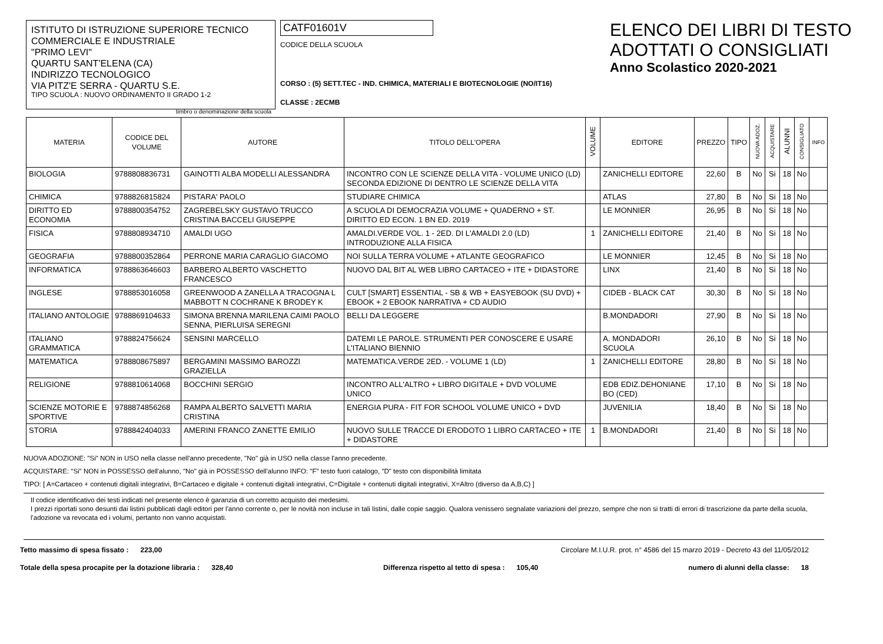ISTITUTO DI ISTRUZIONE SUPERIORE TECNICO
COMMERCIALE E INDUSTRIALE
"PRIMO LEVI"
QUARTU SANT'ELENA (CA)
INDIRIZZO TECNOLOGICO
VIA PITZ'E SERRA - QUARTU S.E.
TIPO SCUOLA : NUOVO ORDINAMENTO II GRADO 1-2
timbro o denominazione della scuola
CATF01601V
CODICE DELLA SCUOLA
CORSO : (5) SETT.TEC - IND. CHIMICA, MATERIALI E BIOTECNOLOGIE (NO/IT16)
CLASSE : 2ECMB
ELENCO DEI LIBRI DI TESTO
ADOTTATI O CONSIGLIATI
Anno Scolastico 2020-2021
| MATERIA | CODICE DEL VOLUME | AUTORE | TITOLO DELL'OPERA | VOLUME | EDITORE | PREZZO | TIPO | NUOVA ADOZ. | ACQUISTARE | ALUNNI | CONSIGLIATO | INFO |
| --- | --- | --- | --- | --- | --- | --- | --- | --- | --- | --- | --- | --- |
| BIOLOGIA | 9788808836731 | GAINOTTI ALBA MODELLI ALESSANDRA | INCONTRO CON LE SCIENZE DELLA VITA - VOLUME UNICO (LD) SECONDA EDIZIONE DI DENTRO LE SCIENZE DELLA VITA | | ZANICHELLI EDITORE | 22,60 | B | No | Si | 18 | No | |
| CHIMICA | 9788826815824 | PISTARA' PAOLO | STUDIARE CHIMICA | | ATLAS | 27,80 | B | No | Si | 18 | No | |
| DIRITTO ED ECONOMIA | 9788800354752 | ZAGREBELSKY GUSTAVO TRUCCO CRISTINA BACCELI GIUSEPPE | A SCUOLA DI DEMOCRAZIA VOLUME + QUADERNO + ST. DIRITTO ED ECON. 1 BN ED. 2019 | | LE MONNIER | 26,95 | B | No | Si | 18 | No | |
| FISICA | 9788808934710 | AMALDI UGO | AMALDI.VERDE VOL. 1 - 2ED. DI L'AMALDI 2.0 (LD) INTRODUZIONE ALLA FISICA | 1 | ZANICHELLI EDITORE | 21,40 | B | No | Si | 18 | No | |
| GEOGRAFIA | 9788800352864 | PERRONE MARIA CARAGLIO GIACOMO | NOI SULLA TERRA VOLUME + ATLANTE GEOGRAFICO | | LE MONNIER | 12,45 | B | No | Si | 18 | No | |
| INFORMATICA | 9788863646603 | BARBERO ALBERTO VASCHETTO FRANCESCO | NUOVO DAL BIT AL WEB LIBRO CARTACEO + ITE + DIDASTORE | | LINX | 21,40 | B | No | Si | 18 | No | |
| INGLESE | 9788853016058 | GREENWOOD A ZANELLA A TRACOGNA L MABBOTT N COCHRANE K BRODEY K | CULT [SMART] ESSENTIAL - SB & WB + EASYEBOOK (SU DVD) + EBOOK + 2 EBOOK NARRATIVA + CD AUDIO | | CIDEB - BLACK CAT | 30,30 | B | No | Si | 18 | No | |
| ITALIANO ANTOLOGIE | 9788869104633 | SIMONA BRENNA MARILENA CAIMI PAOLO SENNA, PIERLUISA SEREGNI | BELLI DA LEGGERE | | B.MONDADORI | 27,90 | B | No | Si | 18 | No | |
| ITALIANO GRAMMATICA | 9788824756624 | SENSINI MARCELLO | DATEMI LE PAROLE. STRUMENTI PER CONOSCERE E USARE L'ITALIANO BIENNIO | | A. MONDADORI SCUOLA | 26,10 | B | No | Si | 18 | No | |
| MATEMATICA | 9788808675897 | BERGAMINI MASSIMO BAROZZI GRAZIELLA | MATEMATICA.VERDE 2ED. - VOLUME 1 (LD) | 1 | ZANICHELLI EDITORE | 28,80 | B | No | Si | 18 | No | |
| RELIGIONE | 9788810614068 | BOCCHINI SERGIO | INCONTRO ALL'ALTRO + LIBRO DIGITALE + DVD VOLUME UNICO | | EDB EDIZ.DEHONIANE BO (CED) | 17,10 | B | No | Si | 18 | No | |
| SCIENZE MOTORIE E SPORTIVE | 9788874856268 | RAMPA ALBERTO SALVETTI MARIA CRISTINA | ENERGIA PURA - FIT FOR SCHOOL VOLUME UNICO + DVD | | JUVENILIA | 18,40 | B | No | Si | 18 | No | |
| STORIA | 9788842404033 | AMERINI FRANCO ZANETTE EMILIO | NUOVO SULLE TRACCE DI ERODOTO 1 LIBRO CARTACEO + ITE + DIDASTORE | 1 | B.MONDADORI | 21,40 | B | No | Si | 18 | No | |
NUOVA ADOZIONE: "Si" NON in USO nella classe nell'anno precedente, "No" già in USO nella classe l'anno precedente.
ACQUISTARE: "Si" NON in POSSESSO dell'alunno, "No" già in POSSESSO dell'alunno INFO: "F" testo fuori catalogo, "D" testo con disponibilità limitata
TIPO: [ A=Cartaceo + contenuti digitali integrativi, B=Cartaceo e digitale + contenuti digitali integrativi, C=Digitale + contenuti digitali integrativi, X=Altro (diverso da A,B,C) ]
Il codice identificativo dei testi indicati nel presente elenco è garanzia di un corretto acquisto dei medesimi.
I prezzi riportati sono desunti dai listini pubblicati dagli editori per l'anno corrente o, per le novità non incluse in tali listini, dalle copie saggio. Qualora venissero segnalate variazioni del prezzo, sempre che non si tratti di errori di trascrizione da parte della scuola, l'adozione va revocata ed i volumi, pertanto non vanno acquistati.
Tetto massimo di spesa fissato : 223,00 Circolare M.I.U.R. prot. n° 4586 del 15 marzo 2019 - Decreto 43 del 11/05/2012
Totale della spesa procapite per la dotazione libraria : 328,40 Differenza rispetto al tetto di spesa : 105,40 numero di alunni della classe: 18